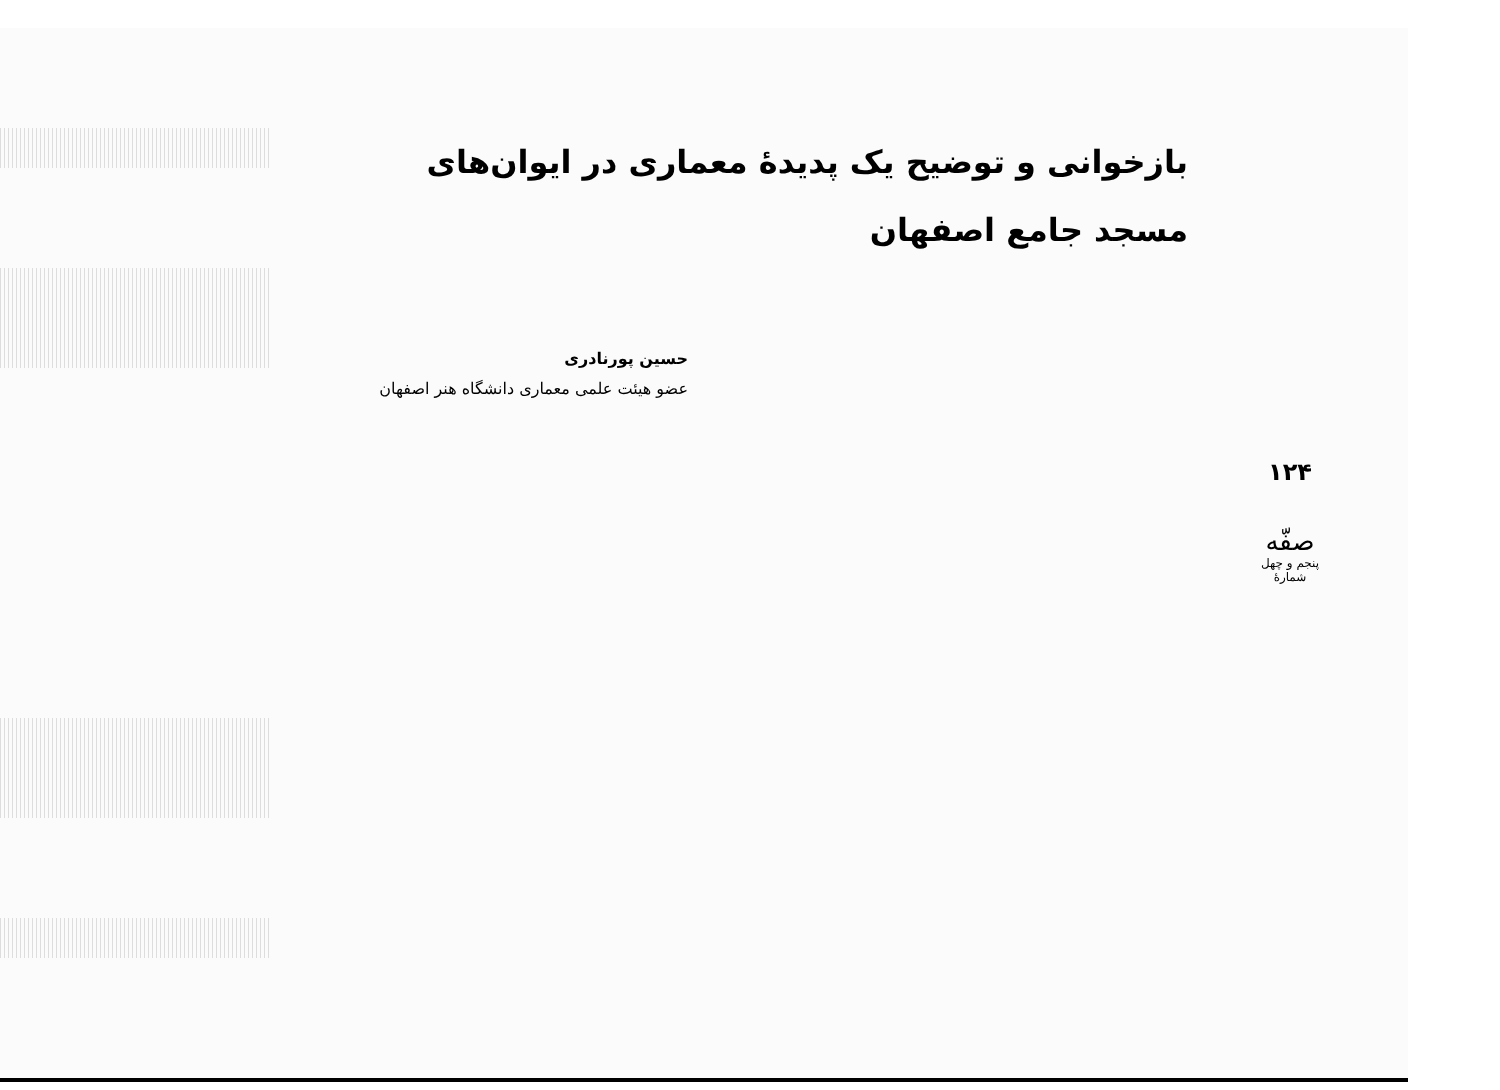بازخوانی و توضیح یک پدیدهٔ معماری در ایوان‌های مسجد جامع اصفهان
حسین پورنادری
عضو هیئت علمی معماری دانشگاه هنر اصفهان
۱۲۴
صفّه
پنجم و چهل شمارهٔ